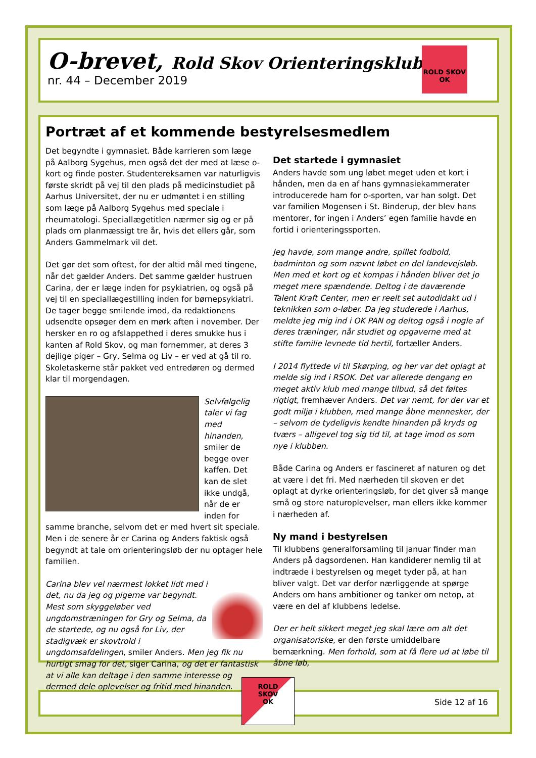O-brevet, Rold Skov Orienteringsklub
nr. 44 – December 2019
ROLD SKOV OK
Portræt af et kommende bestyrelsesmedlem
Det begyndte i gymnasiet. Både karrieren som læge på Aalborg Sygehus, men også det der med at læse o-kort og finde poster. Studentereksamen var naturligvis første skridt på vej til den plads på medicinstudiet på Aarhus Universitet, der nu er udmøntet i en stilling som læge på Aalborg Sygehus med speciale i rheumatologi. Speciallægetitlen nærmer sig og er på plads om planmæssigt tre år, hvis det ellers går, som Anders Gammelmark vil det.
Det gør det som oftest, for der altid mål med tingene, når det gælder Anders. Det samme gælder hustruen Carina, der er læge inden for psykiatrien, og også på vej til en speciallægestilling inden for børnepsykiatri. De tager begge smilende imod, da redaktionens udsendte opsøger dem en mørk aften i november. Der hersker en ro og afslappethed i deres smukke hus i kanten af Rold Skov, og man fornemmer, at deres 3 dejlige piger – Gry, Selma og Liv – er ved at gå til ro. Skoletaskerne står pakket ved entredøren og dermed klar til morgendagen.
Selvfølgelig taler vi fag med hinanden, smiler de begge over kaffen. Det kan de slet ikke undgå, når de er inden for samme branche, selvom det er med hvert sit speciale. Men i de senere år er Carina og Anders faktisk også begyndt at tale om orienteringsløb der nu optager hele familien.
Carina blev vel nærmest lokket lidt med i det, nu da jeg og pigerne var begyndt. Mest som skyggeløber ved ungdomstræningen for Gry og Selma, da de startede, og nu også for Liv, der stadigvæk er skovtrold i ungdomsafdelingen, smiler Anders. Men jeg fik nu hurtigt smag for det, siger Carina, og det er fantastisk at vi alle kan deltage i den samme interesse og dermed dele oplevelser og fritid med hinanden.
Det startede i gymnasiet
Anders havde som ung løbet meget uden et kort i hånden, men da en af hans gymnasiekammerater introducerede ham for o-sporten, var han solgt. Det var familien Mogensen i St. Binderup, der blev hans mentorer, for ingen i Anders’ egen familie havde en fortid i orienteringssporten.
Jeg havde, som mange andre, spillet fodbold, badminton og som nævnt løbet en del landevejsløb. Men med et kort og et kompas i hånden bliver det jo meget mere spændende. Deltog i de daværende Talent Kraft Center, men er reelt set autodidakt ud i teknikken som o-løber. Da jeg studerede i Aarhus, meldte jeg mig ind i OK PAN og deltog også i nogle af deres træninger, når studiet og opgaverne med at stifte familie levnede tid hertil, fortæller Anders.
I 2014 flyttede vi til Skørping, og her var det oplagt at melde sig ind i RSOK. Det var allerede dengang en meget aktiv klub med mange tilbud, så det føltes rigtigt, fremhæver Anders. Det var nemt, for der var et godt miljø i klubben, med mange åbne mennesker, der – selvom de tydeligvis kendte hinanden på kryds og tværs – alligevel tog sig tid til, at tage imod os som nye i klubben.
Både Carina og Anders er fascineret af naturen og det at være i det fri. Med nærheden til skoven er det oplagt at dyrke orienteringsløb, for det giver så mange små og store naturoplevelser, man ellers ikke kommer i nærheden af.
Ny mand i bestyrelsen
Til klubbens generalforsamling til januar finder man Anders på dagsordenen. Han kandiderer nemlig til at indtræde i bestyrelsen og meget tyder på, at han bliver valgt. Det var derfor nærliggende at spørge Anders om hans ambitioner og tanker om netop, at være en del af klubbens ledelse.
Der er helt sikkert meget jeg skal lære om alt det organisatoriske, er den første umiddelbare bemærkning. Men forhold, som at få flere ud at løbe til åbne løb,
ROLD
SKOV
OK
Side 12 af 16